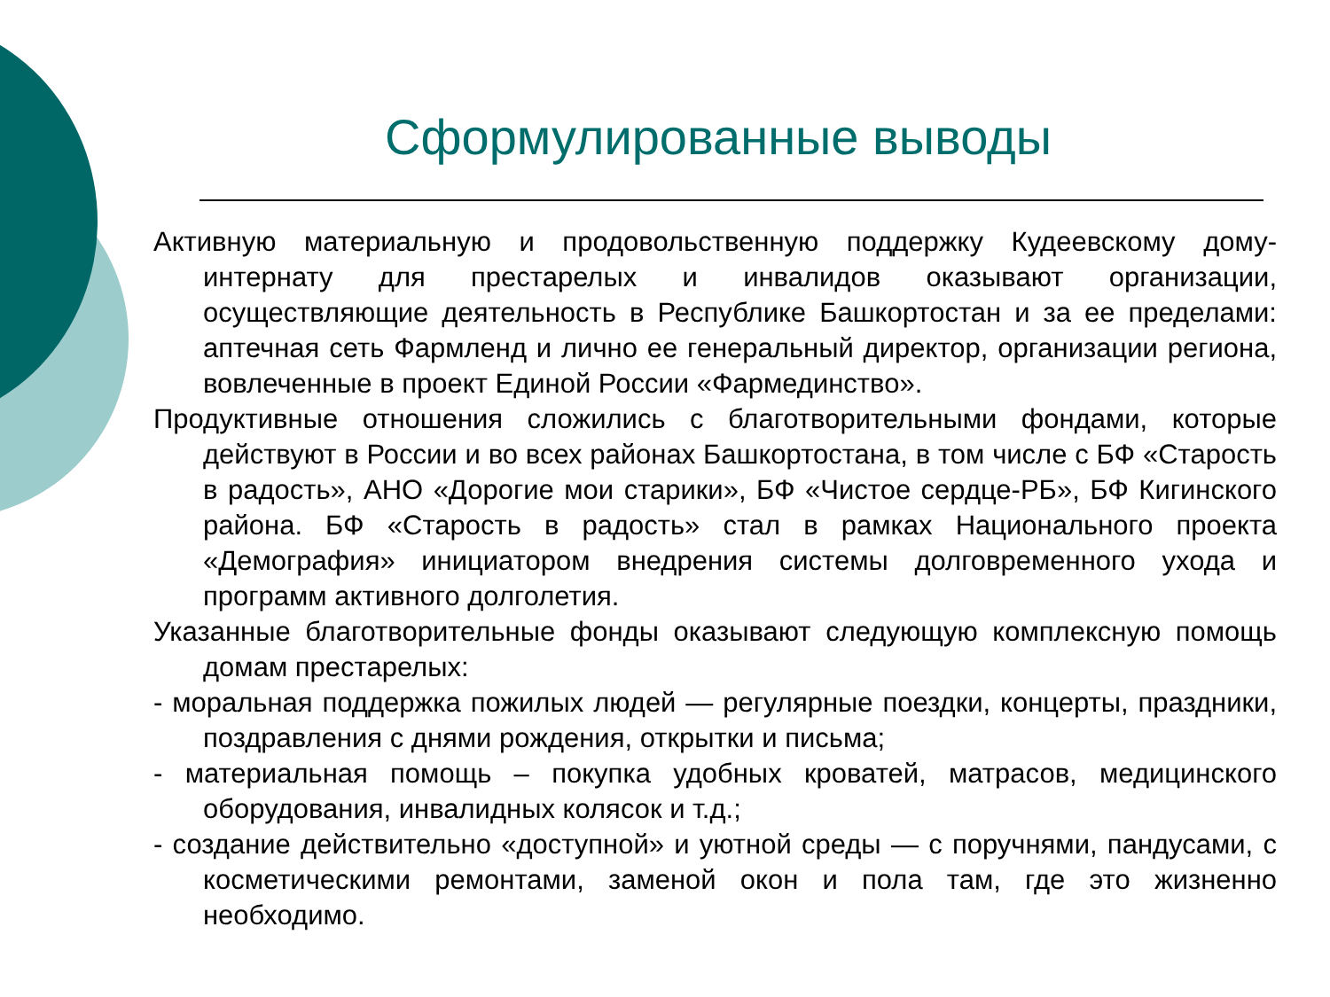Сформулированные выводы
Активную материальную и продовольственную поддержку Кудеевскому дому-интернату для престарелых и инвалидов оказывают организации, осуществляющие деятельность в Республике Башкортостан и за ее пределами: аптечная сеть Фармленд и лично ее генеральный директор, организации региона, вовлеченные в проект Единой России «Фармединство».
Продуктивные отношения сложились с благотворительными фондами, которые действуют в России и во всех районах Башкортостана, в том числе с БФ «Старость в радость», АНО «Дорогие мои старики», БФ «Чистое сердце-РБ», БФ Кигинского района. БФ «Старость в радость» стал в рамках Национального проекта «Демография» инициатором внедрения системы долговременного ухода и программ активного долголетия.
Указанные благотворительные фонды оказывают следующую комплексную помощь домам престарелых:
- моральная поддержка пожилых людей — регулярные поездки, концерты, праздники, поздравления с днями рождения, открытки и письма;
- материальная помощь – покупка удобных кроватей, матрасов, медицинского оборудования, инвалидных колясок и т.д.;
- создание действительно «доступной» и уютной среды — с поручнями, пандусами, с косметическими ремонтами, заменой окон и пола там, где это жизненно необходимо.